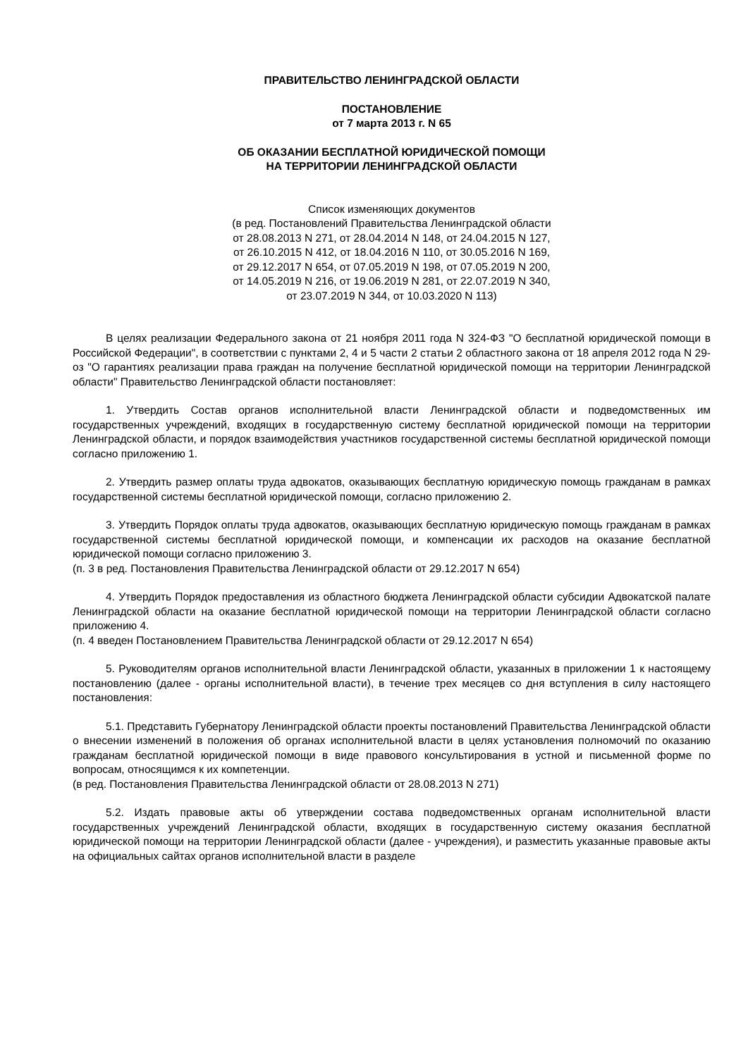ПРАВИТЕЛЬСТВО ЛЕНИНГРАДСКОЙ ОБЛАСТИ
ПОСТАНОВЛЕНИЕ
от 7 марта 2013 г. N 65
ОБ ОКАЗАНИИ БЕСПЛАТНОЙ ЮРИДИЧЕСКОЙ ПОМОЩИ
НА ТЕРРИТОРИИ ЛЕНИНГРАДСКОЙ ОБЛАСТИ
Список изменяющих документов
(в ред. Постановлений Правительства Ленинградской области
от 28.08.2013 N 271, от 28.04.2014 N 148, от 24.04.2015 N 127,
от 26.10.2015 N 412, от 18.04.2016 N 110, от 30.05.2016 N 169,
от 29.12.2017 N 654, от 07.05.2019 N 198, от 07.05.2019 N 200,
от 14.05.2019 N 216, от 19.06.2019 N 281, от 22.07.2019 N 340,
от 23.07.2019 N 344, от 10.03.2020 N 113)
В целях реализации Федерального закона от 21 ноября 2011 года N 324-ФЗ "О бесплатной юридической помощи в Российской Федерации", в соответствии с пунктами 2, 4 и 5 части 2 статьи 2 областного закона от 18 апреля 2012 года N 29-оз "О гарантиях реализации права граждан на получение бесплатной юридической помощи на территории Ленинградской области" Правительство Ленинградской области постановляет:
1. Утвердить Состав органов исполнительной власти Ленинградской области и подведомственных им государственных учреждений, входящих в государственную систему бесплатной юридической помощи на территории Ленинградской области, и порядок взаимодействия участников государственной системы бесплатной юридической помощи согласно приложению 1.
2. Утвердить размер оплаты труда адвокатов, оказывающих бесплатную юридическую помощь гражданам в рамках государственной системы бесплатной юридической помощи, согласно приложению 2.
3. Утвердить Порядок оплаты труда адвокатов, оказывающих бесплатную юридическую помощь гражданам в рамках государственной системы бесплатной юридической помощи, и компенсации их расходов на оказание бесплатной юридической помощи согласно приложению 3.
(п. 3 в ред. Постановления Правительства Ленинградской области от 29.12.2017 N 654)
4. Утвердить Порядок предоставления из областного бюджета Ленинградской области субсидии Адвокатской палате Ленинградской области на оказание бесплатной юридической помощи на территории Ленинградской области согласно приложению 4.
(п. 4 введен Постановлением Правительства Ленинградской области от 29.12.2017 N 654)
5. Руководителям органов исполнительной власти Ленинградской области, указанных в приложении 1 к настоящему постановлению (далее - органы исполнительной власти), в течение трех месяцев со дня вступления в силу настоящего постановления:
5.1. Представить Губернатору Ленинградской области проекты постановлений Правительства Ленинградской области о внесении изменений в положения об органах исполнительной власти в целях установления полномочий по оказанию гражданам бесплатной юридической помощи в виде правового консультирования в устной и письменной форме по вопросам, относящимся к их компетенции.
(в ред. Постановления Правительства Ленинградской области от 28.08.2013 N 271)
5.2. Издать правовые акты об утверждении состава подведомственных органам исполнительной власти государственных учреждений Ленинградской области, входящих в государственную систему оказания бесплатной юридической помощи на территории Ленинградской области (далее - учреждения), и разместить указанные правовые акты на официальных сайтах органов исполнительной власти в разделе